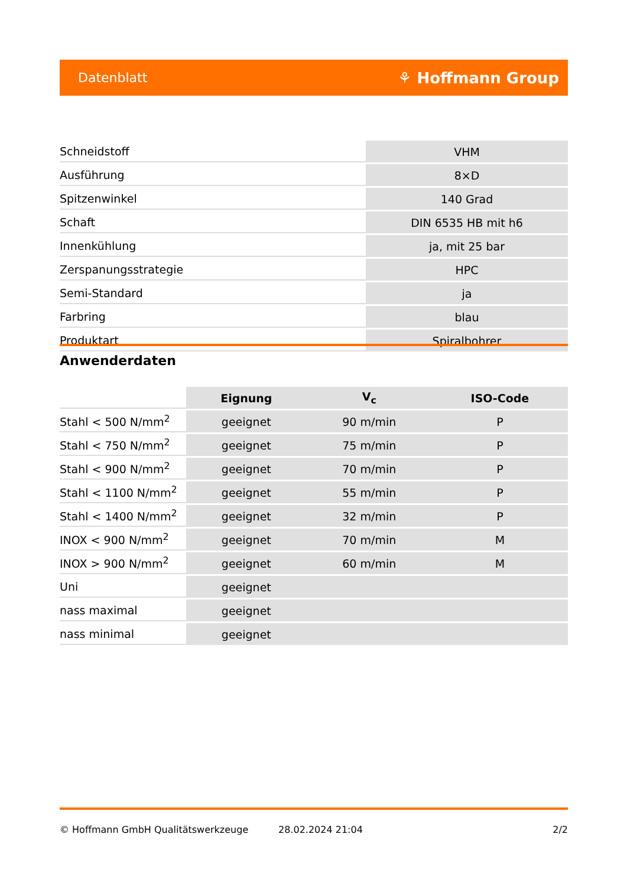Datenblatt ⚘ Hoffmann Group
| Schneidstoff | VHM |
| Ausführung | 8×D |
| Spitzenwinkel | 140 Grad |
| Schaft | DIN 6535 HB mit h6 |
| Innenkühlung | ja, mit 25 bar |
| Zerspanungsstrategie | HPC |
| Semi-Standard | ja |
| Farbring | blau |
| Produktart | Spiralbohrer |
Anwenderdaten
| | Eignung | V<sub>c</sub> | ISO-Code |
| Stahl < 500 N/mm<sup>2</sup> | geeignet | 90 m/min | P |
| Stahl < 750 N/mm<sup>2</sup> | geeignet | 75 m/min | P |
| Stahl < 900 N/mm<sup>2</sup> | geeignet | 70 m/min | P |
| Stahl < 1100 N/mm<sup>2</sup> | geeignet | 55 m/min | P |
| Stahl < 1400 N/mm<sup>2</sup> | geeignet | 32 m/min | P |
| INOX < 900 N/mm<sup>2</sup> | geeignet | 70 m/min | M |
| INOX > 900 N/mm<sup>2</sup> | geeignet | 60 m/min | M |
| Uni | geeignet | | |
| nass maximal | geeignet | | |
| nass minimal | geeignet | | |
© Hoffmann GmbH Qualitätswerkzeuge 28.02.2024 21:04 2/2